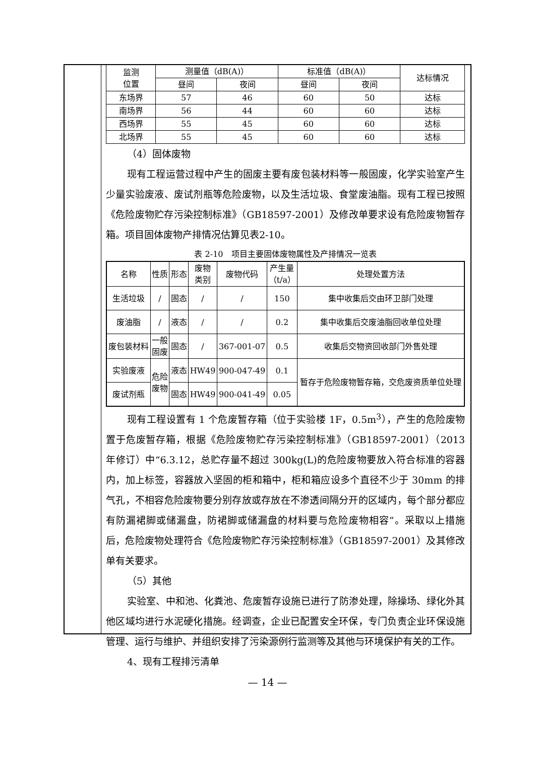| 监测 位置 | 测量值（dB(A)） | | 标准值（dB(A)） | | 达标情况 |
| --- | --- | --- | --- | --- | --- |
| | 昼间 | 夜间 | 昼间 | 夜间 | |
| 东场界 | 57 | 46 | 60 | 50 | 达标 |
| 南场界 | 56 | 44 | 60 | 60 | 达标 |
| 西场界 | 55 | 45 | 60 | 60 | 达标 |
| 北场界 | 55 | 45 | 60 | 60 | 达标 |
（4）固体废物
现有工程运营过程中产生的固废主要有废包装材料等一般固废，化学实验室产生少量实验废液、废试剂瓶等危险废物，以及生活垃圾、食堂废油脂。现有工程已按照《危险废物贮存污染控制标准》（GB18597-2001）及修改单要求设有危险废物暂存箱。项目固体废物产排情况估算见表2-10。
表 2-10　项目主要固体废物属性及产排情况一览表
| 名称 | 性质 | 形态 | 废物 类别 | 废物代码 | 产生量 （t/a） | 处理处置方法 |
| --- | --- | --- | --- | --- | --- | --- |
| 生活垃圾 | / | 固态 | / | / | 150 | 集中收集后交由环卫部门处理 |
| 废油脂 | / | 液态 | / | / | 0.2 | 集中收集后交废油脂回收单位处理 |
| 废包装材料 | 一般 固废 | 固态 | / | 367-001-07 | 0.5 | 收集后交物资回收部门外售处理 |
| 实验废液 | 危险 废物 | 液态 | HW49 | 900-047-49 | 0.1 | 暂存于危险废物暂存箱，交危废资质单位处理 |
| 废试剂瓶 | | 固态 | HW49 | 900-041-49 | 0.05 | |
现有工程设置有 1 个危废暂存箱（位于实验楼 1F，0.5m<sup>3</sup>），产生的危险废物置于危废暂存箱，根据《危险废物贮存污染控制标准》（GB18597-2001）（2013 年修订）中“6.3.12，总贮存量不超过 300kg(L)的危险废物要放入符合标准的容器内，加上标签，容器放入坚固的柜和箱中，柜和箱应设多个直径不少于 30mm 的排气孔，不相容危险废物要分别存放或存放在不渗透间隔分开的区域内，每个部分都应有防漏裙脚或储漏盘，防裙脚或储漏盘的材料要与危险废物相容”。采取以上措施后，危险废物处理符合《危险废物贮存污染控制标准》（GB18597-2001）及其修改单有关要求。
（5）其他
实验室、中和池、化粪池、危废暂存设施已进行了防渗处理，除操场、绿化外其他区域均进行水泥硬化措施。经调查，企业已配置安全环保，专门负责企业环保设施管理、运行与维护、并组织安排了污染源例行监测等及其他与环境保护有关的工作。
4、现有工程排污清单
— 14 —